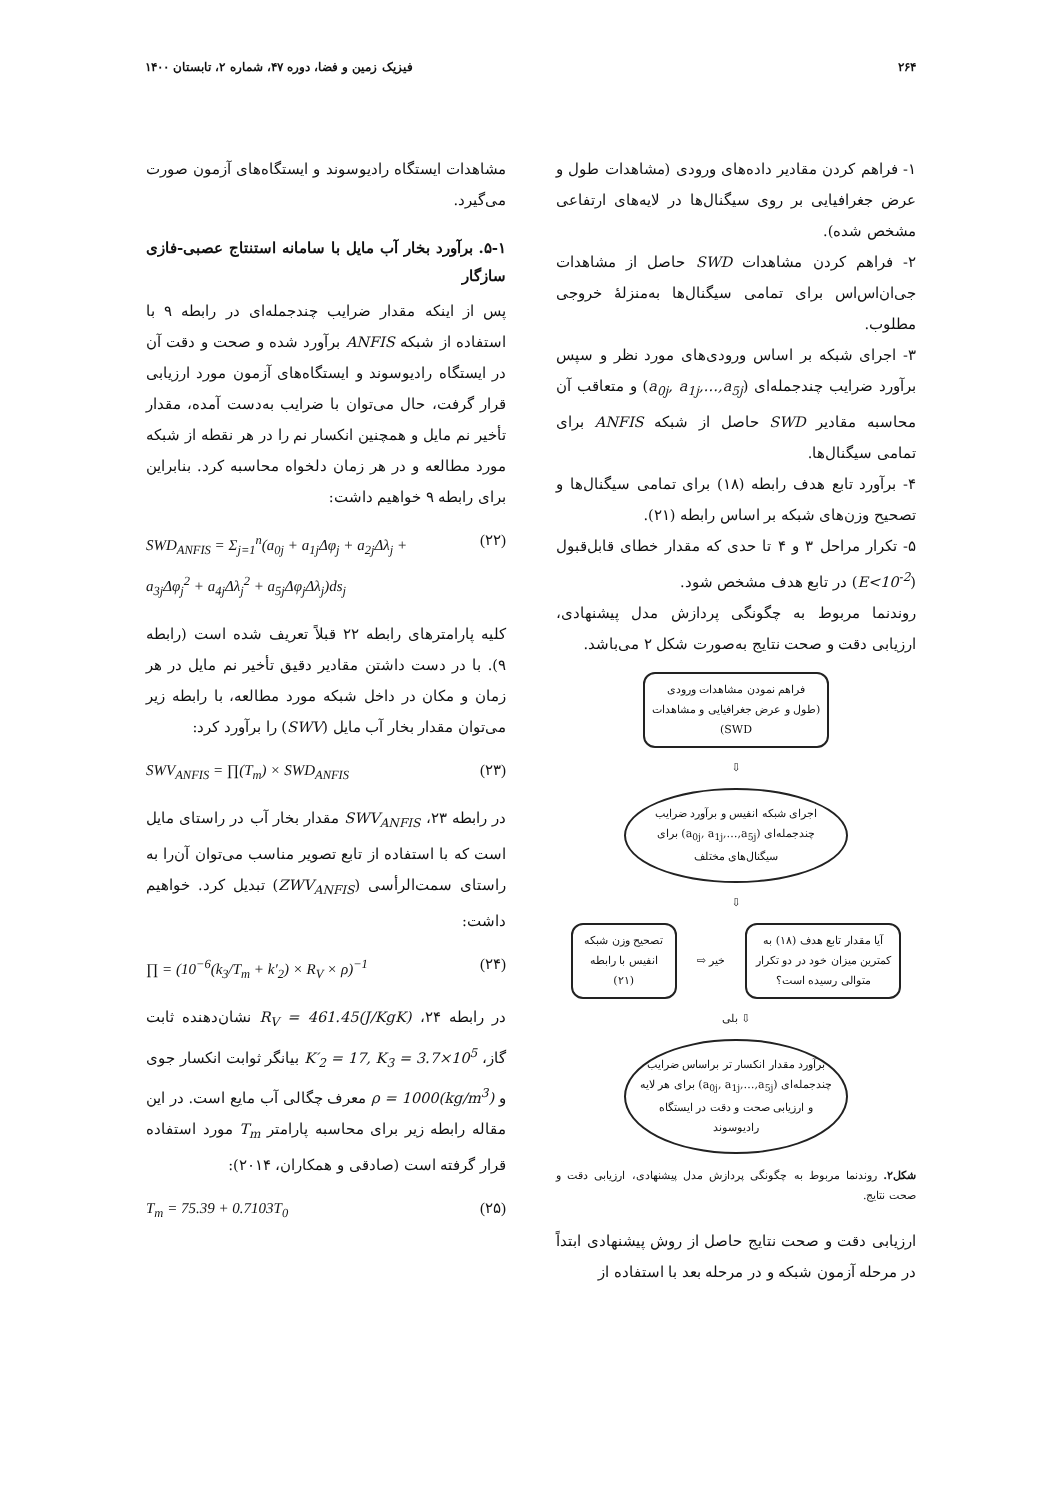۲۶۴ فیزیک زمین و فضا، دوره ۴۷، شماره ۲، تابستان ۱۴۰۰
۱- فراهم کردن مقادیر داده‌های ورودی (مشاهدات طول و عرض جغرافیایی بر روی سیگنال‌ها در لایه‌های ارتفاعی مشخص شده).
۲- فراهم کردن مشاهدات SWD حاصل از مشاهدات جی‌ان‌اس‌اس برای تمامی سیگنال‌ها به‌منزلهٔ خروجی مطلوب.
۳- اجرای شبکه بر اساس ورودی‌های مورد نظر و سپس برآورد ضرایب چندجمله‌ای (a<sub>0j</sub>, a<sub>1j</sub>,…,a<sub>5j</sub>) و متعاقب آن محاسبه مقادیر SWD حاصل از شبکه ANFIS برای تمامی سیگنال‌ها.
۴- برآورد تابع هدف رابطه (۱۸) برای تمامی سیگنال‌ها و تصحیح وزن‌های شبکه بر اساس رابطه (۲۱).
۵- تکرار مراحل ۳ و ۴ تا حدی که مقدار خطای قابل‌قبول (E<10<sup>-2</sup>) در تابع هدف مشخص شود.
روندنما مربوط به چگونگی پردازش مدل پیشنهادی، ارزیابی دقت و صحت نتایج به‌صورت شکل ۲ می‌باشد.
فراهم نمودن مشاهدات ورودی
(طول و عرض جغرافیایی و مشاهدات SWD)
⇩
اجرای شبکه انفیس و برآورد ضرایب چندجمله‌ای (a<sub>0j</sub>, a<sub>1j</sub>,…,a<sub>5j</sub>) برای سیگنال‌های مختلف
⇩
آیا مقدار تابع هدف (۱۸) به کمترین میزان خود در دو تکرار متوالی رسیده است؟
خیر ⇨
تصحیح وزن شبکه انفیس با رابطه (۲۱)
⇩ بلی
برآورد مقدار انکسار تر براساس ضرایب چندجمله‌ای (a<sub>0j</sub>, a<sub>1j</sub>,…,a<sub>5j</sub>) برای هر لایه و ارزیابی صحت و دقت در ایستگاه رادیوسوند
شکل۲. روندنما مربوط به چگونگی پردازش مدل پیشنهادی، ارزیابی دقت و صحت نتایج.
ارزیابی دقت و صحت نتایج حاصل از روش پیشنهادی ابتداً در مرحله آزمون شبکه و در مرحله بعد با استفاده از
مشاهدات ایستگاه رادیوسوند و ایستگاه‌های آزمون صورت می‌گیرد.
۵-۱. برآورد بخار آب مایل با سامانه استنتاج عصبی-فازی سازگار
پس از اینکه مقدار ضرایب چندجمله‌ای در رابطه ۹ با استفاده از شبکه ANFIS برآورد شده و صحت و دقت آن در ایستگاه رادیوسوند و ایستگاه‌های آزمون مورد ارزیابی قرار گرفت، حال می‌توان با ضرایب به‌دست آمده، مقدار تأخیر نم مایل و همچنین انکسار نم را در هر نقطه از شبکه مورد مطالعه و در هر زمان دلخواه محاسبه کرد. بنابراین برای رابطه ۹ خواهیم داشت:
SWD<sub>ANFIS</sub> = Σ<sub>j=1</sub><sup>n</sup>(a<sub>0j</sub> + a<sub>1j</sub>Δφ<sub>j</sub> + a<sub>2j</sub>Δλ<sub>j</sub> +
a<sub>3j</sub>Δφ<sub>j</sub><sup>2</sup> + a<sub>4j</sub>Δλ<sub>j</sub><sup>2</sup> + a<sub>5j</sub>Δφ<sub>j</sub>Δλ<sub>j</sub>)ds<sub>j</sub> (۲۲)
کلیه پارامترهای رابطه ۲۲ قبلاً تعریف شده است (رابطه ۹). با در دست داشتن مقادیر دقیق تأخیر نم مایل در هر زمان و مکان در داخل شبکه مورد مطالعه، با رابطه زیر می‌توان مقدار بخار آب مایل (SWV) را برآورد کرد:
SWV<sub>ANFIS</sub> = ∏(T<sub>m</sub>) × SWD<sub>ANFIS</sub> (۲۳)
در رابطه ۲۳، SWV<sub>ANFIS</sub> مقدار بخار آب در راستای مایل است که با استفاده از تابع تصویر مناسب می‌توان آن‌را به راستای سمت‌الرأسی (ZWV<sub>ANFIS</sub>) تبدیل کرد. خواهیم داشت:
∏ = (10<sup>−6</sup>(k<sub>3</sub>/T<sub>m</sub> + k′<sub>2</sub>) × R<sub>V</sub> × ρ)<sup>−1</sup> (۲۴)
در رابطه ۲۴، R<sub>V</sub> = 461.45(J/KgK) نشان‌دهنده ثابت گاز، K′<sub>2</sub> = 17, K<sub>3</sub> = 3.7×10<sup>5</sup> بیانگر ثوابت انکسار جوی و ρ = 1000(kg/m<sup>3</sup>) معرف چگالی آب مایع است. در این مقاله رابطه زیر برای محاسبه پارامتر T<sub>m</sub> مورد استفاده قرار گرفته است (صادقی و همکاران، ۲۰۱۴):
T<sub>m</sub> = 75.39 + 0.7103T<sub>0</sub> (۲۵)